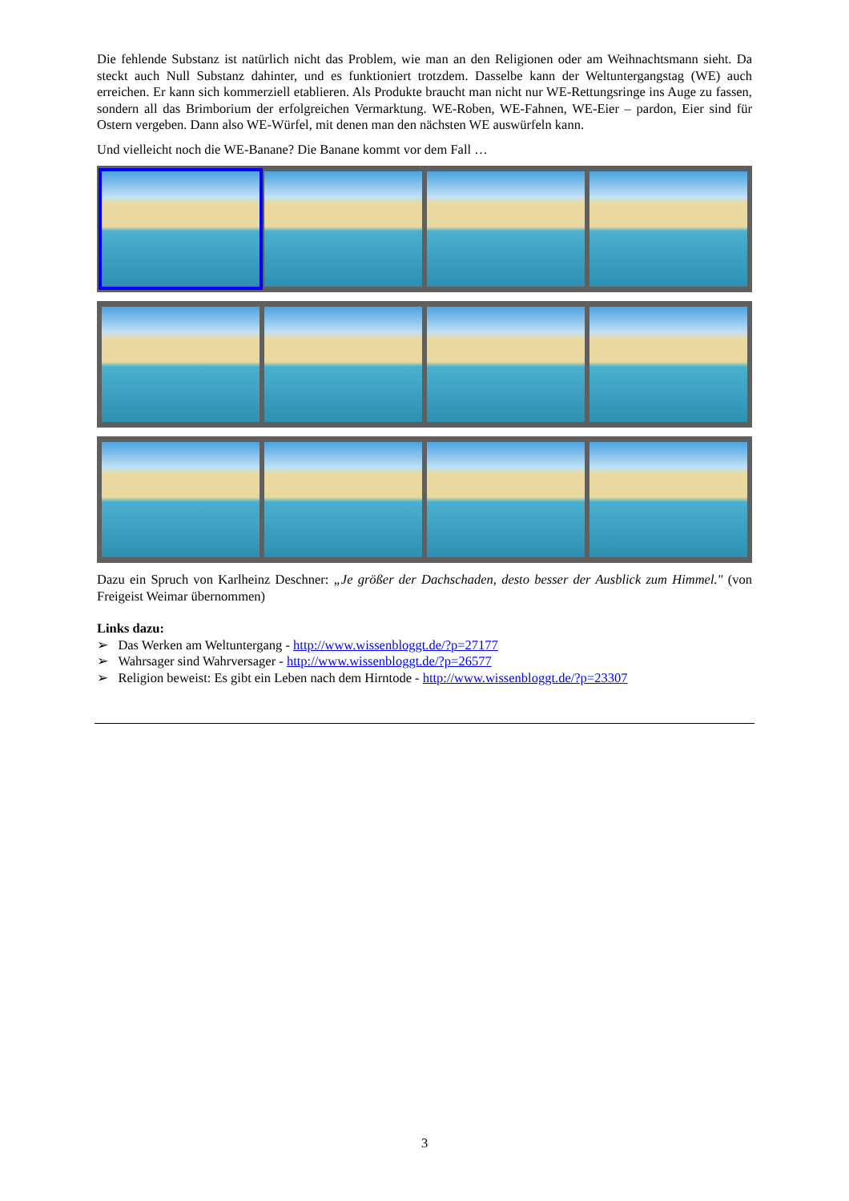Die fehlende Substanz ist natürlich nicht das Problem, wie man an den Religionen oder am Weihnachtsmann sieht. Da steckt auch Null Substanz dahinter, und es funktioniert trotzdem. Dasselbe kann der Weltuntergangstag (WE) auch erreichen. Er kann sich kommerziell etablieren. Als Produkte braucht man nicht nur WE-Rettungsringe ins Auge zu fassen, sondern all das Brimborium der erfolgreichen Vermarktung. WE-Roben, WE-Fahnen, WE-Eier – pardon, Eier sind für Ostern vergeben. Dann also WE-Würfel, mit denen man den nächsten WE auswürfeln kann.
Und vielleicht noch die WE-Banane? Die Banane kommt vor dem Fall …
Dazu ein Spruch von Karlheinz Deschner: „Je größer der Dachschaden, desto besser der Ausblick zum Himmel." (von Freigeist Weimar übernommen)
Links dazu:
➢ Das Werken am Weltuntergang - http://www.wissenbloggt.de/?p=27177
➢ Wahrsager sind Wahrversager - http://www.wissenbloggt.de/?p=26577
➢ Religion beweist: Es gibt ein Leben nach dem Hirntode - http://www.wissenbloggt.de/?p=23307
3